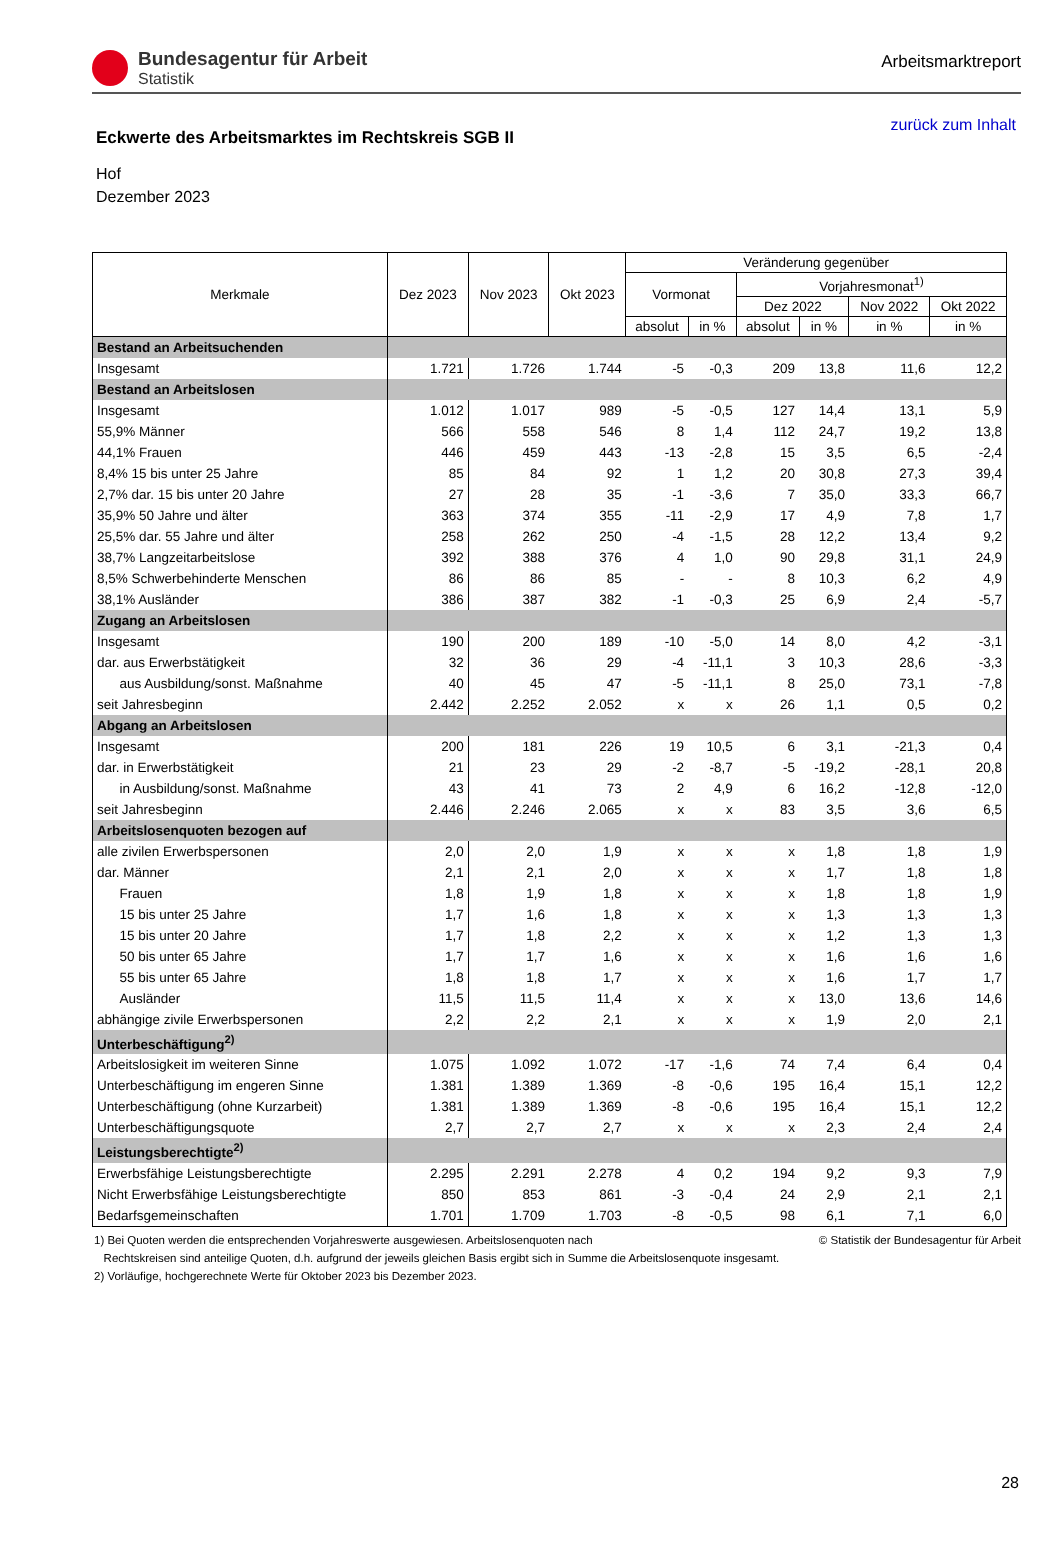Bundesagentur für Arbeit
Statistik
Arbeitsmarktreport
Eckwerte des Arbeitsmarktes im Rechtskreis SGB II
zurück zum Inhalt
Hof
Dezember 2023
| Merkmale | Dez 2023 | Nov 2023 | Okt 2023 | Veränderung gegenüber | | | | | |
| --- | --- | --- | --- | --- | --- | --- | --- | --- | --- |
| | | | | Vormonat | | Vorjahresmonat<sup>1)</sup> | | | |
| | | | | | | Dez 2022 | | Nov 2022 | Okt 2022 |
| | | | | absolut | in % | absolut | in % | in % | in % |
| Bestand an Arbeitsuchenden | | | | | | | | | |
| Insgesamt | 1.721 | 1.726 | 1.744 | -5 | -0,3 | 209 | 13,8 | 11,6 | 12,2 |
| Bestand an Arbeitslosen | | | | | | | | | |
| Insgesamt | 1.012 | 1.017 | 989 | -5 | -0,5 | 127 | 14,4 | 13,1 | 5,9 |
| 55,9% Männer | 566 | 558 | 546 | 8 | 1,4 | 112 | 24,7 | 19,2 | 13,8 |
| 44,1% Frauen | 446 | 459 | 443 | -13 | -2,8 | 15 | 3,5 | 6,5 | -2,4 |
| 8,4% 15 bis unter 25 Jahre | 85 | 84 | 92 | 1 | 1,2 | 20 | 30,8 | 27,3 | 39,4 |
| 2,7% dar. 15 bis unter 20 Jahre | 27 | 28 | 35 | -1 | -3,6 | 7 | 35,0 | 33,3 | 66,7 |
| 35,9% 50 Jahre und älter | 363 | 374 | 355 | -11 | -2,9 | 17 | 4,9 | 7,8 | 1,7 |
| 25,5% dar. 55 Jahre und älter | 258 | 262 | 250 | -4 | -1,5 | 28 | 12,2 | 13,4 | 9,2 |
| 38,7% Langzeitarbeitslose | 392 | 388 | 376 | 4 | 1,0 | 90 | 29,8 | 31,1 | 24,9 |
| 8,5% Schwerbehinderte Menschen | 86 | 86 | 85 | - | - | 8 | 10,3 | 6,2 | 4,9 |
| 38,1% Ausländer | 386 | 387 | 382 | -1 | -0,3 | 25 | 6,9 | 2,4 | -5,7 |
| Zugang an Arbeitslosen | | | | | | | | | |
| Insgesamt | 190 | 200 | 189 | -10 | -5,0 | 14 | 8,0 | 4,2 | -3,1 |
| dar. aus Erwerbstätigkeit | 32 | 36 | 29 | -4 | -11,1 | 3 | 10,3 | 28,6 | -3,3 |
| aus Ausbildung/sonst. Maßnahme | 40 | 45 | 47 | -5 | -11,1 | 8 | 25,0 | 73,1 | -7,8 |
| seit Jahresbeginn | 2.442 | 2.252 | 2.052 | x | x | 26 | 1,1 | 0,5 | 0,2 |
| Abgang an Arbeitslosen | | | | | | | | | |
| Insgesamt | 200 | 181 | 226 | 19 | 10,5 | 6 | 3,1 | -21,3 | 0,4 |
| dar. in Erwerbstätigkeit | 21 | 23 | 29 | -2 | -8,7 | -5 | -19,2 | -28,1 | 20,8 |
| in Ausbildung/sonst. Maßnahme | 43 | 41 | 73 | 2 | 4,9 | 6 | 16,2 | -12,8 | -12,0 |
| seit Jahresbeginn | 2.446 | 2.246 | 2.065 | x | x | 83 | 3,5 | 3,6 | 6,5 |
| Arbeitslosenquoten bezogen auf | | | | | | | | | |
| alle zivilen Erwerbspersonen | 2,0 | 2,0 | 1,9 | x | x | x | 1,8 | 1,8 | 1,9 |
| dar. Männer | 2,1 | 2,1 | 2,0 | x | x | x | 1,7 | 1,8 | 1,8 |
| Frauen | 1,8 | 1,9 | 1,8 | x | x | x | 1,8 | 1,8 | 1,9 |
| 15 bis unter 25 Jahre | 1,7 | 1,6 | 1,8 | x | x | x | 1,3 | 1,3 | 1,3 |
| 15 bis unter 20 Jahre | 1,7 | 1,8 | 2,2 | x | x | x | 1,2 | 1,3 | 1,3 |
| 50 bis unter 65 Jahre | 1,7 | 1,7 | 1,6 | x | x | x | 1,6 | 1,6 | 1,6 |
| 55 bis unter 65 Jahre | 1,8 | 1,8 | 1,7 | x | x | x | 1,6 | 1,7 | 1,7 |
| Ausländer | 11,5 | 11,5 | 11,4 | x | x | x | 13,0 | 13,6 | 14,6 |
| abhängige zivile Erwerbspersonen | 2,2 | 2,2 | 2,1 | x | x | x | 1,9 | 2,0 | 2,1 |
| Unterbeschäftigung<sup>2)</sup> | | | | | | | | | |
| Arbeitslosigkeit im weiteren Sinne | 1.075 | 1.092 | 1.072 | -17 | -1,6 | 74 | 7,4 | 6,4 | 0,4 |
| Unterbeschäftigung im engeren Sinne | 1.381 | 1.389 | 1.369 | -8 | -0,6 | 195 | 16,4 | 15,1 | 12,2 |
| Unterbeschäftigung (ohne Kurzarbeit) | 1.381 | 1.389 | 1.369 | -8 | -0,6 | 195 | 16,4 | 15,1 | 12,2 |
| Unterbeschäftigungsquote | 2,7 | 2,7 | 2,7 | x | x | x | 2,3 | 2,4 | 2,4 |
| Leistungsberechtigte<sup>2)</sup> | | | | | | | | | |
| Erwerbsfähige Leistungsberechtigte | 2.295 | 2.291 | 2.278 | 4 | 0,2 | 194 | 9,2 | 9,3 | 7,9 |
| Nicht Erwerbsfähige Leistungsberechtigte | 850 | 853 | 861 | -3 | -0,4 | 24 | 2,9 | 2,1 | 2,1 |
| Bedarfsgemeinschaften | 1.701 | 1.709 | 1.703 | -8 | -0,5 | 98 | 6,1 | 7,1 | 6,0 |
1) Bei Quoten werden die entsprechenden Vorjahreswerte ausgewiesen. Arbeitslosenquoten nach © Statistik der Bundesagentur für Arbeit
Rechtskreisen sind anteilige Quoten, d.h. aufgrund der jeweils gleichen Basis ergibt sich in Summe die Arbeitslosenquote insgesamt.
2) Vorläufige, hochgerechnete Werte für Oktober 2023 bis Dezember 2023.
28